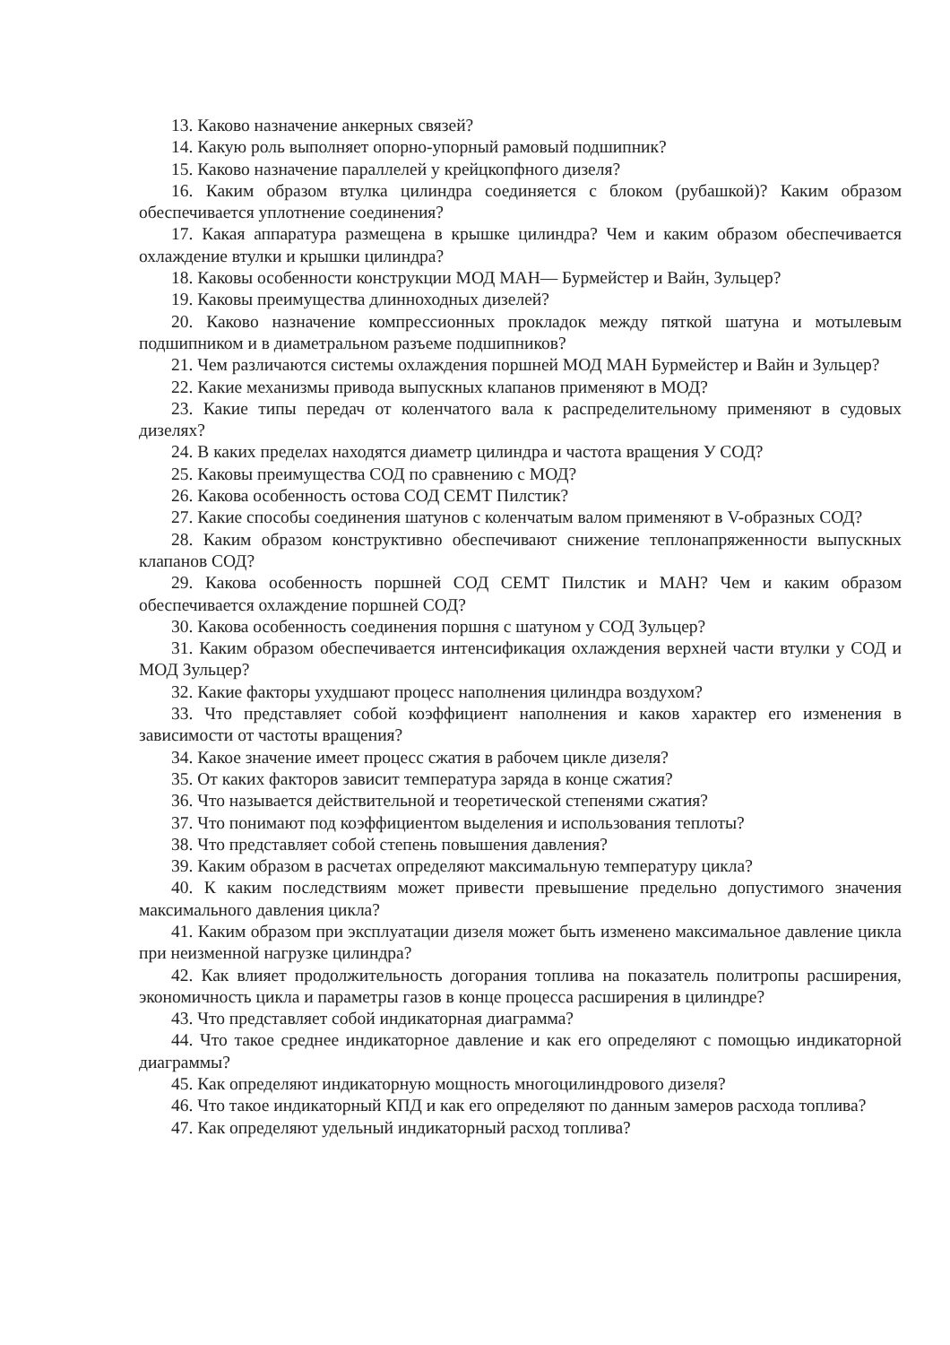13. Каково назначение анкерных связей?
14. Какую роль выполняет опорно-упорный рамовый подшипник?
15. Каково назначение параллелей у крейцкопфного дизеля?
16. Каким образом втулка цилиндра соединяется с блоком (рубашкой)? Каким образом обеспечивается уплотнение соединения?
17. Какая аппаратура размещена в крышке цилиндра? Чем и каким образом обеспечивается охлаждение втулки и крышки цилиндра?
18. Каковы особенности конструкции МОД МАН— Бурмейстер и Вайн, Зульцер?
19. Каковы преимущества длинноходных дизелей?
20. Каково назначение компрессионных прокладок между пяткой шатуна и мотылевым подшипником и в диаметральном разъеме подшипников?
21. Чем различаются системы охлаждения поршней МОД МАН Бурмейстер и Вайн и Зульцер?
22. Какие механизмы привода выпускных клапанов применяют в МОД?
23. Какие типы передач от коленчатого вала к распределительному применяют в судовых дизелях?
24. В каких пределах находятся диаметр цилиндра и частота вращения У СОД?
25. Каковы преимущества СОД по сравнению с МОД?
26. Какова особенность остова СОД СЕМТ Пилстик?
27. Какие способы соединения шатунов с коленчатым валом применяют в V-образных СОД?
28. Каким образом конструктивно обеспечивают снижение теплонапряженности выпускных клапанов СОД?
29. Какова особенность поршней СОД СЕМТ Пилстик и МАН? Чем и каким образом обеспечивается охлаждение поршней СОД?
30. Какова особенность соединения поршня с шатуном у СОД Зульцер?
31. Каким образом обеспечивается интенсификация охлаждения верхней части втулки у СОД и МОД Зульцер?
32. Какие факторы ухудшают процесс наполнения цилиндра воздухом?
33. Что представляет собой коэффициент наполнения и каков характер его изменения в зависимости от частоты вращения?
34. Какое значение имеет процесс сжатия в рабочем цикле дизеля?
35. От каких факторов зависит температура заряда в конце сжатия?
36. Что называется действительной и теоретической степенями сжатия?
37. Что понимают под коэффициентом выделения и использования теплоты?
38. Что представляет собой степень повышения давления?
39. Каким образом в расчетах определяют максимальную температуру цикла?
40. К каким последствиям может привести превышение предельно допустимого значения максимального давления цикла?
41. Каким образом при эксплуатации дизеля может быть изменено максимальное давление цикла при неизменной нагрузке цилиндра?
42. Как влияет продолжительность догорания топлива на показатель политропы расширения, экономичность цикла и параметры газов в конце процесса расширения в цилиндре?
43. Что представляет собой индикаторная диаграмма?
44. Что такое среднее индикаторное давление и как его определяют с помощью индикаторной диаграммы?
45. Как определяют индикаторную мощность многоцилиндрового дизеля?
46. Что такое индикаторный КПД и как его определяют по данным замеров расхода топлива?
47. Как определяют удельный индикаторный расход топлива?